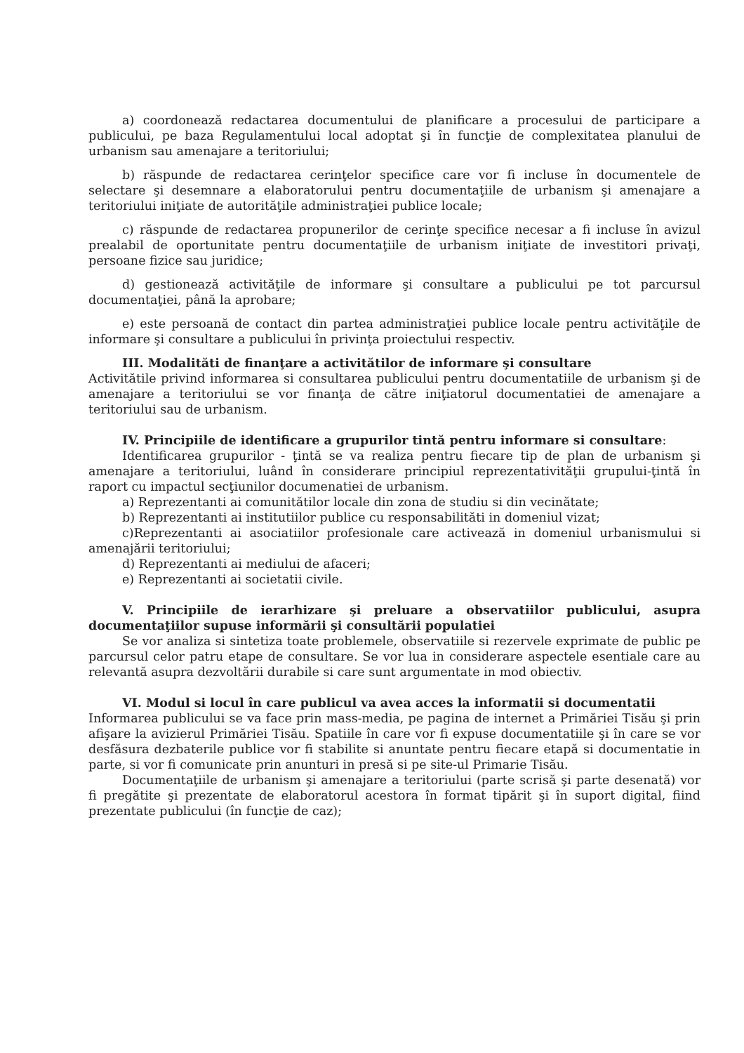a) coordonează redactarea documentului de planificare a procesului de participare a publicului, pe baza Regulamentului local adoptat şi în funcţie de complexitatea planului de urbanism sau amenajare a teritoriului;
b) răspunde de redactarea cerinţelor specifice care vor fi incluse în documentele de selectare şi desemnare a elaboratorului pentru documentaţiile de urbanism şi amenajare a teritoriului iniţiate de autorităţile administraţiei publice locale;
c) răspunde de redactarea propunerilor de cerinţe specifice necesar a fi incluse în avizul prealabil de oportunitate pentru documentaţiile de urbanism iniţiate de investitori privaţi, persoane fizice sau juridice;
d) gestionează activităţile de informare şi consultare a publicului pe tot parcursul documentaţiei, până la aprobare;
e) este persoană de contact din partea administraţiei publice locale pentru activităţile de informare şi consultare a publicului în privinţa proiectului respectiv.
III. Modalităti de finanţare a activitătilor de informare şi consultare
Activitătile privind informarea si consultarea publicului pentru documentatiile de urbanism şi de amenajare a teritoriului se vor finanţa de către iniţiatorul documentatiei de amenajare a teritoriului sau de urbanism.
IV. Principiile de identificare a grupurilor tintă pentru informare si consultare:
Identificarea grupurilor - ţintă se va realiza pentru fiecare tip de plan de urbanism şi amenajare a teritoriului, luând în considerare principiul reprezentativităţii grupului-ţintă în raport cu impactul secţiunilor documenatiei de urbanism.
a) Reprezentanti ai comunitătilor locale din zona de studiu si din vecinătate;
b) Reprezentanti ai institutiilor publice cu responsabilităti in domeniul vizat;
c)Reprezentanti ai asociatiilor profesionale care activează in domeniul urbanismului si amenajării teritoriului;
d) Reprezentanti ai mediului de afaceri;
e) Reprezentanti ai societatii civile.
V. Principiile de ierarhizare şi preluare a observatiilor publicului, asupra documentaţiilor supuse informării şi consultării populatiei
Se vor analiza si sintetiza toate problemele, observatiile si rezervele exprimate de public pe parcursul celor patru etape de consultare. Se vor lua in considerare aspectele esentiale care au relevantă asupra dezvoltării durabile si care sunt argumentate in mod obiectiv.
VI. Modul si locul în care publicul va avea acces la informatii si documentatii
Informarea publicului se va face prin mass-media, pe pagina de internet a Primăriei Tisău şi prin afişare la avizierul Primăriei Tisău. Spatiile în care vor fi expuse documentatiile şi în care se vor desfăsura dezbaterile publice vor fi stabilite si anuntate pentru fiecare etapă si documentatie in parte, si vor fi comunicate prin anunturi in presă si pe site-ul Primarie Tisău.
Documentaţiile de urbanism şi amenajare a teritoriului (parte scrisă şi parte desenată) vor fi pregătite şi prezentate de elaboratorul acestora în format tipărit şi în suport digital, fiind prezentate publicului (în funcţie de caz);